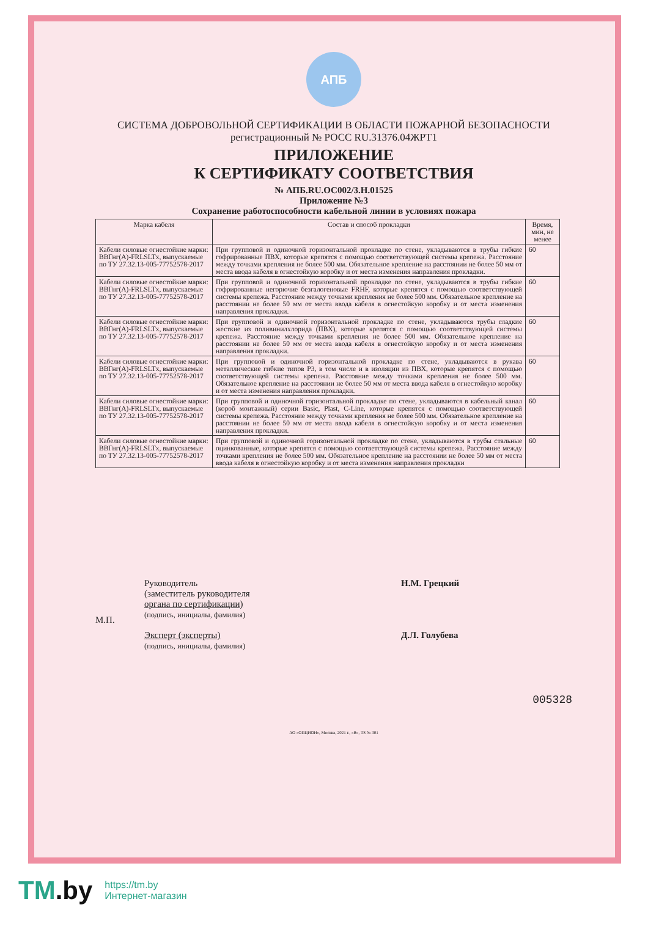АПБ
СИСТЕМА ДОБРОВОЛЬНОЙ СЕРТИФИКАЦИИ В ОБЛАСТИ ПОЖАРНОЙ БЕЗОПАСНОСТИ
регистрационный № РОСС RU.31376.04ЖРТ1
ПРИЛОЖЕНИЕ
К СЕРТИФИКАТУ СООТВЕТСТВИЯ
№ АПБ.RU.ОС002/3.Н.01525
Приложение №3
Сохранение работоспособности кабельной линии в условиях пожара
| Марка кабеля | Состав и способ прокладки | Время, мин, не менее |
| --- | --- | --- |
| Кабели силовые огнестойкие марки: ВВГнг(А)-FRLSLTx, выпускаемые по ТУ 27.32.13-005-77752578-2017 | При групповой и одиночной горизонтальной прокладке по стене, укладываются в трубы гибкие гофрированные ПВХ, которые крепятся с помощью соответствующей системы крепежа. Расстояние между точками крепления не более 500 мм. Обязательное крепление на расстоянии не более 50 мм от места ввода кабеля в огнестойкую коробку и от места изменения направления прокладки. | 60 |
| Кабели силовые огнестойкие марки: ВВГнг(А)-FRLSLTx, выпускаемые по ТУ 27.32.13-005-77752578-2017 | При групповой и одиночной горизонтальной прокладке по стене, укладываются в трубы гибкие гофрированные негорючие безгалогеновые FRHF, которые крепятся с помощью соответствующей системы крепежа. Расстояние между точками крепления не более 500 мм. Обязательное крепление на расстоянии не более 50 мм от места ввода кабеля в огнестойкую коробку и от места изменения направления прокладки. | 60 |
| Кабели силовые огнестойкие марки: ВВГнг(А)-FRLSLTx, выпускаемые по ТУ 27.32.13-005-77752578-2017 | При групповой и одиночной горизонтальной прокладке по стене, укладываются трубы гладкие жесткие из поливинилхлорида (ПВХ), которые крепятся с помощью соответствующей системы крепежа. Расстояние между точками крепления не более 500 мм. Обязательное крепление на расстоянии не более 50 мм от места ввода кабеля в огнестойкую коробку и от места изменения направления прокладки. | 60 |
| Кабели силовые огнестойкие марки: ВВГнг(А)-FRLSLTx, выпускаемые по ТУ 27.32.13-005-77752578-2017 | При групповой и одиночной горизонтальной прокладке по стене, укладываются в рукава металлические гибкие типов Р3, в том числе и в изоляции из ПВХ, которые крепятся с помощью соответствующей системы крепежа. Расстояние между точками крепления не более 500 мм. Обязательное крепление на расстоянии не более 50 мм от места ввода кабеля в огнестойкую коробку и от места изменения направления прокладки. | 60 |
| Кабели силовые огнестойкие марки: ВВГнг(А)-FRLSLTx, выпускаемые по ТУ 27.32.13-005-77752578-2017 | При групповой и одиночной горизонтальной прокладке по стене, укладываются в кабельный канал (короб монтажный) серии Basic, Plast, C-Line, которые крепятся с помощью соответствующей системы крепежа. Расстояние между точками крепления не более 500 мм. Обязательное крепление на расстоянии не более 50 мм от места ввода кабеля в огнестойкую коробку и от места изменения направления прокладки. | 60 |
| Кабели силовые огнестойкие марки: ВВГнг(А)-FRLSLTx, выпускаемые по ТУ 27.32.13-005-77752578-2017 | При групповой и одиночной горизонтальной прокладке по стене, укладываются в трубы стальные оцинкованные, которые крепятся с помощью соответствующей системы крепежа. Расстояние между точками крепления не более 500 мм. Обязательное крепление на расстоянии не более 50 мм от места ввода кабеля в огнестойкую коробку и от места изменения направления прокладки | 60 |
М.П.
Руководитель
(заместитель руководителя
органа по сертификации)
(подпись, инициалы, фамилия)
Эксперт (эксперты)
(подпись, инициалы, фамилия)
Н.М. Грецкий
Д.Л. Голубева
005328
АО «ОПЦИОН», Москва, 2021 г., «В», TS № 301
TM.by
https://tm.by
Интернет-магазин